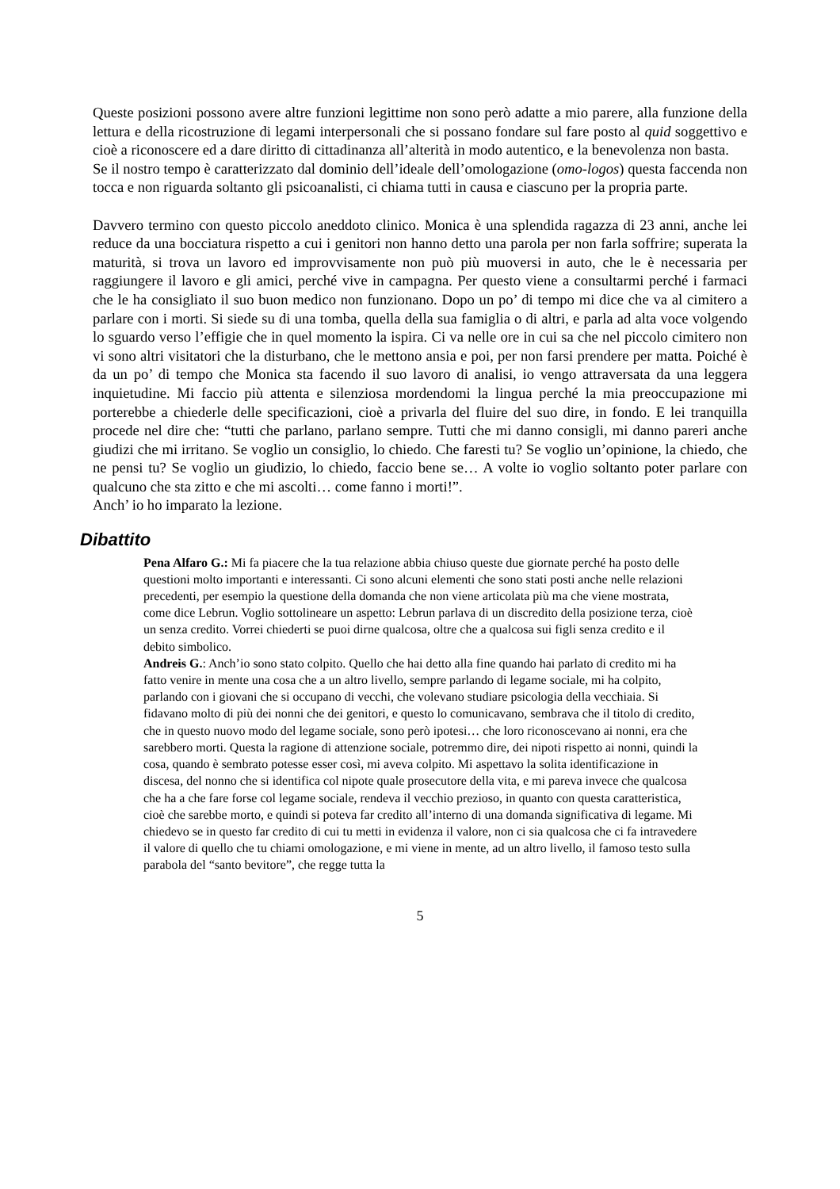Queste posizioni possono avere altre funzioni legittime non sono però adatte a mio parere, alla funzione della lettura e della ricostruzione di legami interpersonali che si possano fondare sul fare posto al quid soggettivo e cioè a riconoscere ed a dare diritto di cittadinanza all’alterità in modo autentico, e la benevolenza non basta.
Se il nostro tempo è caratterizzato dal dominio dell’ideale dell’omologazione (omo-logos) questa faccenda non tocca e non riguarda soltanto gli psicoanalisti, ci chiama tutti in causa e ciascuno per la propria parte.
Davvero termino con questo piccolo aneddoto clinico. Monica è una splendida ragazza di 23 anni, anche lei reduce da una bocciatura rispetto a cui i genitori non hanno detto una parola per non farla soffrire; superata la maturità, si trova un lavoro ed improvvisamente non può più muoversi in auto, che le è necessaria per raggiungere il lavoro e gli amici, perché vive in campagna. Per questo viene a consultarmi perché i farmaci che le ha consigliato il suo buon medico non funzionano. Dopo un po’ di tempo mi dice che va al cimitero a parlare con i morti. Si siede su di una tomba, quella della sua famiglia o di altri, e parla ad alta voce volgendo lo sguardo verso l’effigie che in quel momento la ispira. Ci va nelle ore in cui sa che nel piccolo cimitero non vi sono altri visitatori che la disturbano, che le mettono ansia e poi, per non farsi prendere per matta. Poiché è da un po’ di tempo che Monica sta facendo il suo lavoro di analisi, io vengo attraversata da una leggera inquietudine. Mi faccio più attenta e silenziosa mordendomi la lingua perché la mia preoccupazione mi porterebbe a chiederle delle specificazioni, cioè a privarla del fluire del suo dire, in fondo. E lei tranquilla procede nel dire che: “tutti che parlano, parlano sempre. Tutti che mi danno consigli, mi danno pareri anche giudizi che mi irritano. Se voglio un consiglio, lo chiedo. Che faresti tu? Se voglio un’opinione, la chiedo, che ne pensi tu? Se voglio un giudizio, lo chiedo, faccio bene se… A volte io voglio soltanto poter parlare con qualcuno che sta zitto e che mi ascolti… come fanno i morti!”.
Anch’ io ho imparato la lezione.
Dibattito
Pena Alfaro G.: Mi fa piacere che la tua relazione abbia chiuso queste due giornate perché ha posto delle questioni molto importanti e interessanti. Ci sono alcuni elementi che sono stati posti anche nelle relazioni precedenti, per esempio la questione della domanda che non viene articolata più ma che viene mostrata, come dice Lebrun. Voglio sottolineare un aspetto: Lebrun parlava di un discredito della posizione terza, cioè un senza credito. Vorrei chiederti se puoi dirne qualcosa, oltre che a qualcosa sui figli senza credito e il debito simbolico.
Andreis G.: Anch’io sono stato colpito. Quello che hai detto alla fine quando hai parlato di credito mi ha fatto venire in mente una cosa che a un altro livello, sempre parlando di legame sociale, mi ha colpito, parlando con i giovani che si occupano di vecchi, che volevano studiare psicologia della vecchiaia. Si fidavano molto di più dei nonni che dei genitori, e questo lo comunicavano, sembrava che il titolo di credito, che in questo nuovo modo del legame sociale, sono però ipotesi… che loro riconoscevano ai nonni, era che sarebbero morti. Questa la ragione di attenzione sociale, potremmo dire, dei nipoti rispetto ai nonni, quindi la cosa, quando è sembrato potesse esser così, mi aveva colpito. Mi aspettavo la solita identificazione in discesa, del nonno che si identifica col nipote quale prosecutore della vita, e mi pareva invece che qualcosa che ha a che fare forse col legame sociale, rendeva il vecchio prezioso, in quanto con questa caratteristica, cioè che sarebbe morto, e quindi si poteva far credito all’interno di una domanda significativa di legame. Mi chiedevo se in questo far credito di cui tu metti in evidenza il valore, non ci sia qualcosa che ci fa intravedere il valore di quello che tu chiami omologazione, e mi viene in mente, ad un altro livello, il famoso testo sulla parabola del “santo bevitore”, che regge tutta la
5